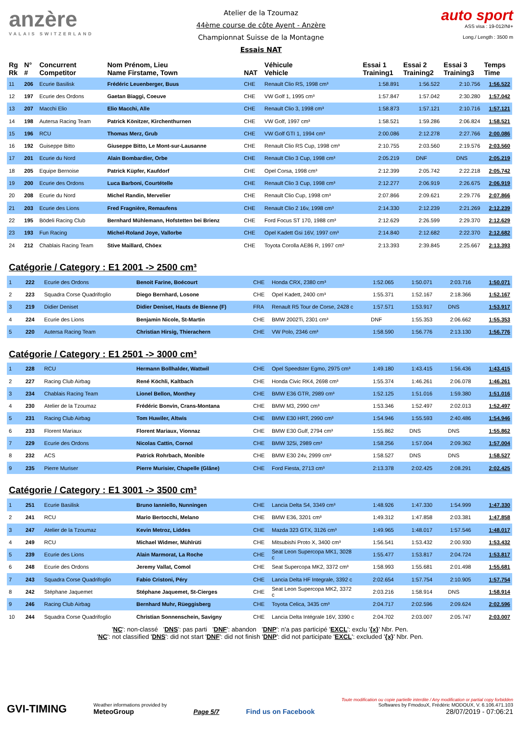anzère
VALAIS SWITZERLAND
Atelier de la Tzoumaz
44ème course de côte Ayent - Anzère
Championnat Suisse de la Montagne
Essais NAT
auto sport
ASS visa : 19-012/NI+
Long./ Length : 3500 m
| Rg Rk | N° # | Concurrent Competitor | Nom Prénom, Lieu Name Firstame, Town | NAT | Véhicule Vehicle | Essai 1 Training1 | Essai 2 Training2 | Essai 3 Training3 | Temps Time |
| --- | --- | --- | --- | --- | --- | --- | --- | --- | --- |
| 11 | 206 | Ecurie Basilisk | Frédéric Leuenberger, Buus | CHE | Renault Clio RS, 1998 cm³ | 1:58.891 | 1:56.522 | 2:10.756 | 1:56.522 |
| 12 | 197 | Ecurie des Ordons | Gaetan Biaggi, Coeuve | CHE | VW Golf 1, 1995 cm³ | 1:57.847 | 1:57.042 | 2:30.280 | 1:57.042 |
| 13 | 207 | Macchi Elio | Elio Macchi, Alle | CHE | Renault Clio 3, 1998 cm³ | 1:58.873 | 1:57.121 | 2:10.716 | 1:57.121 |
| 14 | 198 | Autersa Racing Team | Patrick Könitzer, Kirchenthurnen | CHE | VW Golf, 1997 cm³ | 1:58.521 | 1:59.286 | 2:06.824 | 1:58.521 |
| 15 | 196 | RCU | Thomas Merz, Grub | CHE | VW Golf GTI 1, 1994 cm³ | 2:00.086 | 2:12.278 | 2:27.766 | 2:00.086 |
| 16 | 192 | Guiseppe Bitto | Giuseppe Bitto, Le Mont-sur-Lausanne | CHE | Renault Clio RS Cup, 1998 cm³ | 2:10.755 | 2:03.560 | 2:19.576 | 2:03.560 |
| 17 | 201 | Ecurie du Nord | Alain Bombardier, Orbe | CHE | Renault Clio 3 Cup, 1998 cm³ | 2:05.219 | DNF | DNS | 2:05.219 |
| 18 | 205 | Equipe Bernoise | Patrick Küpfer, Kaufdorf | CHE | Opel Corsa, 1998 cm³ | 2:12.399 | 2:05.742 | 2:22.218 | 2:05.742 |
| 19 | 200 | Ecurie des Ordons | Luca Barboni, Courtételle | CHE | Renault Clio 3 Cup, 1998 cm³ | 2:12.277 | 2:06.919 | 2:26.675 | 2:06.919 |
| 20 | 208 | Ecurie du Nord | Michel Randin, Mervelier | CHE | Renault Clio Cup, 1998 cm³ | 2:07.866 | 2:09.621 | 2:29.776 | 2:07.866 |
| 21 | 203 | Ecurie des Lions | Fred Fragnière, Remaufens | CHE | Renault Clio 2 16v, 1998 cm³ | 2:14.330 | 2:12.239 | 2:21.269 | 2:12.239 |
| 22 | 195 | Bödeli Racing Club | Bernhard Mühlemann, Hofstetten bei Brienz | CHE | Ford Focus ST 170, 1988 cm³ | 2:12.629 | 2:26.599 | 2:29.370 | 2:12.629 |
| 23 | 193 | Fun Racing | Michel-Roland Joye, Vallorbe | CHE | Opel Kadett Gsi 16V, 1997 cm³ | 2:14.840 | 2:12.682 | 2:22.370 | 2:12.682 |
| 24 | 212 | Chablais Racing Team | Stive Maillard, Chöex | CHE | Toyota Corolla AE86 R, 1997 cm³ | 2:13.393 | 2:39.845 | 2:25.667 | 2:13.393 |
Catégorie / Category : E1 2001 -> 2500 cm³
| 1 | 222 | Ecurie des Ordons | Benoit Farine, Boécourt | CHE | Honda CRX, 2380 cm³ | 1:52.065 | 1:50.071 | 2:03.716 | 1:50.071 |
| 2 | 223 | Squadra Corse Quadrifoglio | Diego Bernhard, Losone | CHE | Opel Kadett, 2400 cm³ | 1:55.371 | 1:52.167 | 2:18.366 | 1:52.167 |
| 3 | 219 | Didier Deniset | Didier Deniset, Hauts de Bienne (F) | FRA | Renault R5 Tour de Corse, 2428 c | 1:57.571 | 1:53.917 | DNS | 1:53.917 |
| 4 | 224 | Ecurie des Lions | Benjamin Nicole, St-Martin | CHE | BMW 2002Ti, 2301 cm³ | DNF | 1:55.353 | 2:06.662 | 1:55.353 |
| 5 | 220 | Autersa Racing Team | Christian Hirsig, Thierachern | CHE | VW Polo, 2346 cm³ | 1:58.590 | 1:56.776 | 2:13.130 | 1:56.776 |
Catégorie / Category : E1 2501 -> 3000 cm³
| 1 | 228 | RCU | Hermann Bollhalder, Wattwil | CHE | Opel Speedster Egmo, 2975 cm³ | 1:49.180 | 1:43.415 | 1:56.436 | 1:43.415 |
| 2 | 227 | Racing Club Airbag | René Köchli, Kaltbach | CHE | Honda Civic RK4, 2698 cm³ | 1:55.374 | 1:46.261 | 2:06.078 | 1:46.261 |
| 3 | 234 | Chablais Racing Team | Lionel Bellon, Monthey | CHE | BMW E36 GTR, 2989 cm³ | 1:52.125 | 1:51.016 | 1:59.380 | 1:51.016 |
| 4 | 230 | Atelier de la Tzoumaz | Frédéric Bonvin, Crans-Montana | CHE | BMW M3, 2990 cm³ | 1:53.346 | 1:52.497 | 2:02.013 | 1:52.497 |
| 5 | 231 | Racing Club Airbag | Tom Huwiler, Altwis | CHE | BMW E30 HRT, 2990 cm³ | 1:54.946 | 1:55.593 | 2:40.486 | 1:54.946 |
| 6 | 233 | Florent Mariaux | Florent Mariaux, Vionnaz | CHE | BMW E30 Gulf, 2794 cm³ | 1:55.862 | DNS | DNS | 1:55.862 |
| 7 | 229 | Ecurie des Ordons | Nicolas Cattin, Cornol | CHE | BMW 325i, 2989 cm³ | 1:58.256 | 1:57.004 | 2:09.362 | 1:57.004 |
| 8 | 232 | ACS | Patrick Rohrbach, Monible | CHE | BMW E30 24v, 2999 cm³ | 1:58.527 | DNS | DNS | 1:58.527 |
| 9 | 235 | Pierre Muriser | Pierre Murisier, Chapelle (Glâne) | CHE | Ford Fiesta, 2713 cm³ | 2:13.378 | 2:02.425 | 2:08.291 | 2:02.425 |
Catégorie / Category : E1 3001 -> 3500 cm³
| 1 | 251 | Ecurie Basilisk | Bruno Ianniello, Nunningen | CHE | Lancia Delta S4, 3349 cm³ | 1:48.926 | 1:47.330 | 1:54.999 | 1:47.330 |
| 2 | 241 | RCU | Mario Bertocchi, Melano | CHE | BMW E36, 3201 cm³ | 1:49.312 | 1:47.858 | 2:03.381 | 1:47.858 |
| 3 | 247 | Atelier de la Tzoumaz | Kevin Metroz, Liddes | CHE | Mazda 323 GTX, 3126 cm³ | 1:49.965 | 1:48.017 | 1:57.546 | 1:48.017 |
| 4 | 249 | RCU | Michael Widmer, Mühlrüti | CHE | Mitsubishi Proto X, 3400 cm³ | 1:56.541 | 1:53.432 | 2:00.930 | 1:53.432 |
| 5 | 239 | Ecurie des Lions | Alain Marmorat, La Roche | CHE | Seat Leon Supercopa MK1, 3028 c | 1:55.477 | 1:53.817 | 2:04.724 | 1:53.817 |
| 6 | 248 | Ecurie des Ordons | Jeremy Vallat, Comol | CHE | Seat Supercopa MK2, 3372 cm³ | 1:58.993 | 1:55.681 | 2:01.498 | 1:55.681 |
| 7 | 243 | Squadra Corse Quadrifoglio | Fabio Cristoni, Péry | CHE | Lancia Delta HF Integrale, 3392 c | 2:02.654 | 1:57.754 | 2:10.905 | 1:57.754 |
| 8 | 242 | Stéphane Jaquemet | Stéphane Jaquemet, St-Cierges | CHE | Seat Leon Supercopa MK2, 3372 c | 2:03.216 | 1:58.914 | DNS | 1:58.914 |
| 9 | 246 | Racing Club Airbag | Bernhard Muhr, Rüeggisberg | CHE | Toyota Celica, 3435 cm³ | 2:04.717 | 2:02.596 | 2:09.624 | 2:02.596 |
| 10 | 244 | Squadra Corse Quadrifoglio | Christian Sonnenschein, Savigny | CHE | Lancia Delta Intégrale 16V, 3390 c | 2:04.702 | 2:03.007 | 2:05.747 | 2:03.007 |
'NC': non-classé 'DNS': pas parti 'DNF': abandon 'DNP': n'a pas participé 'EXCL': exclu '{x}' Nbr. Pen.
'NC': not classified 'DNS': did not start 'DNF': did not finish 'DNP': did not participate 'EXCL': excluded '{x}' Nbr. Pen.
GVI-TIMING
Weather informations provided by
MeteoGroup
Page 5/7
Find us on Facebook
Toute modification ou copie partielle interdite / Any modification or partial copy forbidden
Softwares by FmodouX, Frédéric MODOUX, V. 6.106.471.103
28/07/2019 - 07:06:21